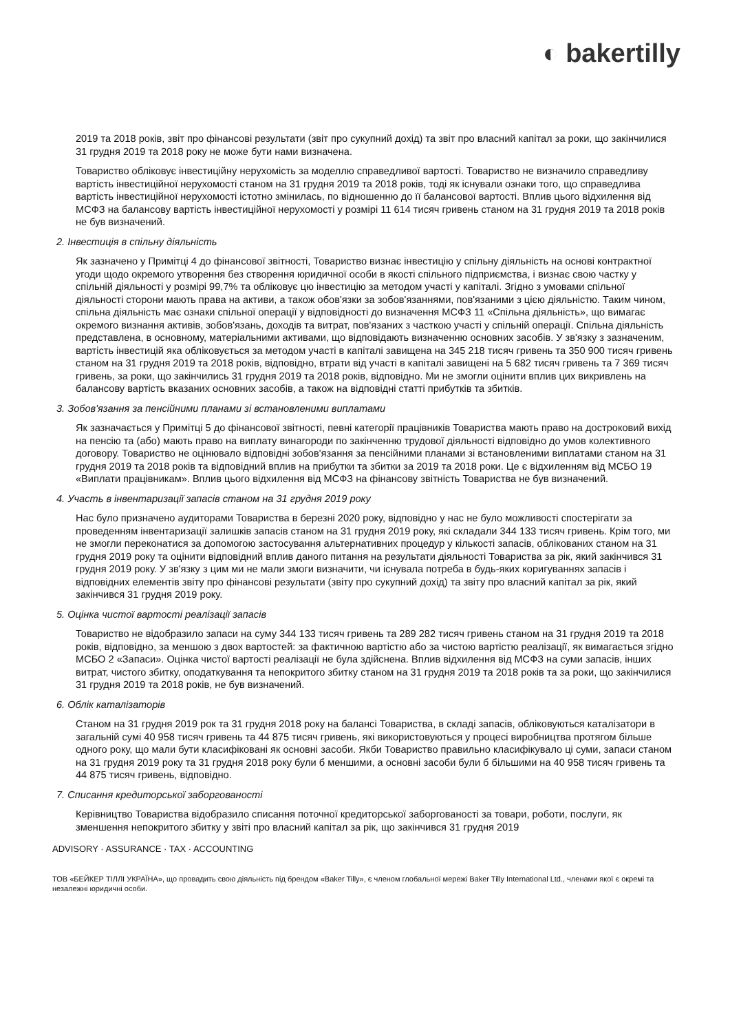◐ bakertilly
2019 та 2018 років, звіт про фінансові результати (звіт про сукупний дохід) та звіт про власний капітал за роки, що закінчилися 31 грудня 2019 та 2018 року не може бути нами визначена.
Товариство обліковує інвестиційну нерухомість за моделлю справедливої вартості. Товариство не визначило справедливу вартість інвестиційної нерухомості станом на 31 грудня 2019 та 2018 років, тоді як існували ознаки того, що справедлива вартість інвестиційної нерухомості істотно змінилась, по відношенню до її балансової вартості. Вплив цього відхилення від МСФЗ на балансову вартість інвестиційної нерухомості у розмірі 11 614 тисяч гривень станом на 31 грудня 2019 та 2018 років не був визначений.
2. Інвестиція в спільну діяльність
Як зазначено у Примітці 4 до фінансової звітності, Товариство визнає інвестицію у спільну діяльність на основі контрактної угоди щодо окремого утворення без створення юридичної особи в якості спільного підприємства, і визнає свою частку у спільній діяльності у розмірі 99,7% та обліковує цю інвестицію за методом участі у капіталі. Згідно з умовами спільної діяльності сторони мають права на активи, а також обов'язки за зобов'язаннями, пов'язаними з цією діяльністю. Таким чином, спільна діяльність має ознаки спільної операції у відповідності до визначення МСФЗ 11 «Спільна діяльність», що вимагає окремого визнання активів, зобов'язань, доходів та витрат, пов'язаних з часткою участі у спільній операції. Спільна діяльність представлена, в основному, матеріальними активами, що відповідають визначенню основних засобів. У зв'язку з зазначеним, вартість інвестицій яка обліковується за методом участі в капіталі завищена на 345 218 тисяч гривень та 350 900 тисяч гривень станом на 31 грудня 2019 та 2018 років, відповідно, втрати від участі в капіталі завищені на 5 682 тисяч гривень та 7 369 тисяч гривень, за роки, що закінчились 31 грудня 2019 та 2018 років, відповідно. Ми не змогли оцінити вплив цих викривлень на балансову вартість вказаних основних засобів, а також на відповідні статті прибутків та збитків.
3. Зобов'язання за пенсійними планами зі встановленими виплатами
Як зазначається у Примітці 5 до фінансової звітності, певні категорії працівників Товариства мають право на достроковий вихід на пенсію та (або) мають право на виплату винагороди по закінченню трудової діяльності відповідно до умов колективного договору. Товариство не оцінювало відповідні зобов'язання за пенсійними планами зі встановленими виплатами станом на 31 грудня 2019 та 2018 років та відповідний вплив на прибутки та збитки за 2019 та 2018 роки. Це є відхиленням від МСБО 19 «Виплати працівникам». Вплив цього відхилення від МСФЗ на фінансову звітність Товариства не був визначений.
4. Участь в інвентаризації запасів станом на 31 грудня 2019 року
Нас було призначено аудиторами Товариства в березні 2020 року, відповідно у нас не було можливості спостерігати за проведенням інвентаризації залишків запасів станом на 31 грудня 2019 року, які складали 344 133 тисяч гривень. Крім того, ми не змогли переконатися за допомогою застосування альтернативних процедур у кількості запасів, облікованих станом на 31 грудня 2019 року та оцінити відповідний вплив даного питання на результати діяльності Товариства за рік, який закінчився 31 грудня 2019 року. У зв'язку з цим ми не мали змоги визначити, чи існувала потреба в будь-яких коригуваннях запасів і відповідних елементів звіту про фінансові результати (звіту про сукупний дохід) та звіту про власний капітал за рік, який закінчився 31 грудня 2019 року.
5. Оцінка чистої вартості реалізації запасів
Товариство не відобразило запаси на суму 344 133 тисяч гривень та 289 282 тисяч гривень станом на 31 грудня 2019 та 2018 років, відповідно, за меншою з двох вартостей: за фактичною вартістю або за чистою вартістю реалізації, як вимагається згідно МСБО 2 «Запаси». Оцінка чистої вартості реалізації не була здійснена. Вплив відхилення від МСФЗ на суми запасів, інших витрат, чистого збитку, оподаткування та непокритого збитку станом на 31 грудня 2019 та 2018 років та за роки, що закінчилися 31 грудня 2019 та 2018 років, не був визначений.
6. Облік каталізаторів
Станом на 31 грудня 2019 рок та 31 грудня 2018 року на балансі Товариства, в складі запасів, обліковуються каталізатори в загальній сумі 40 958 тисяч гривень та 44 875 тисяч гривень, які використовуються у процесі виробництва протягом більше одного року, що мали бути класифіковані як основні засоби. Якби Товариство правильно класифікувало ці суми, запаси станом на 31 грудня 2019 року та 31 грудня 2018 року були б меншими, а основні засоби були б більшими на 40 958 тисяч гривень та 44 875 тисяч гривень, відповідно.
7. Списання кредиторської заборгованості
Керівництво Товариства відобразило списання поточної кредиторської заборгованості за товари, роботи, послуги, як зменшення непокритого збитку у звіті про власний капітал за рік, що закінчився 31 грудня 2019
ADVISORY · ASSURANCE · TAX · ACCOUNTING
ТОВ «БЕЙКЕР ТІЛЛІ УКРАЇНА», що провадить свою діяльність під брендом «Baker Tilly», є членом глобальної мережі Baker Tilly International Ltd., членами якої є окремі та незалежні юридичні особи.